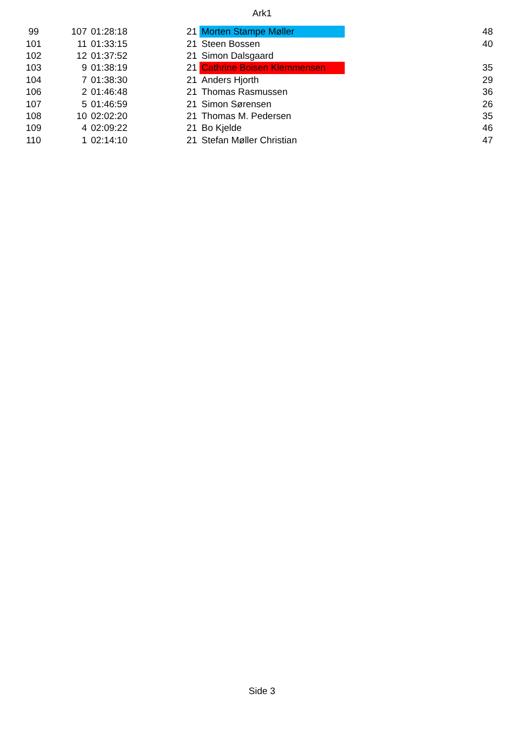Ark1
| 99 | 107 | 01:28:18 | 21 | Morten Stampe Møller | 48 |
| 101 | 11 | 01:33:15 | 21 | Steen Bossen | 40 |
| 102 | 12 | 01:37:52 | 21 | Simon Dalsgaard | |
| 103 | 9 | 01:38:19 | 21 | Cathrine Boisen Klemmensen | 35 |
| 104 | 7 | 01:38:30 | 21 | Anders Hjorth | 29 |
| 106 | 2 | 01:46:48 | 21 | Thomas Rasmussen | 36 |
| 107 | 5 | 01:46:59 | 21 | Simon Sørensen | 26 |
| 108 | 10 | 02:02:20 | 21 | Thomas M. Pedersen | 35 |
| 109 | 4 | 02:09:22 | 21 | Bo Kjelde | 46 |
| 110 | 1 | 02:14:10 | 21 | Stefan Møller Christian | 47 |
Side 3